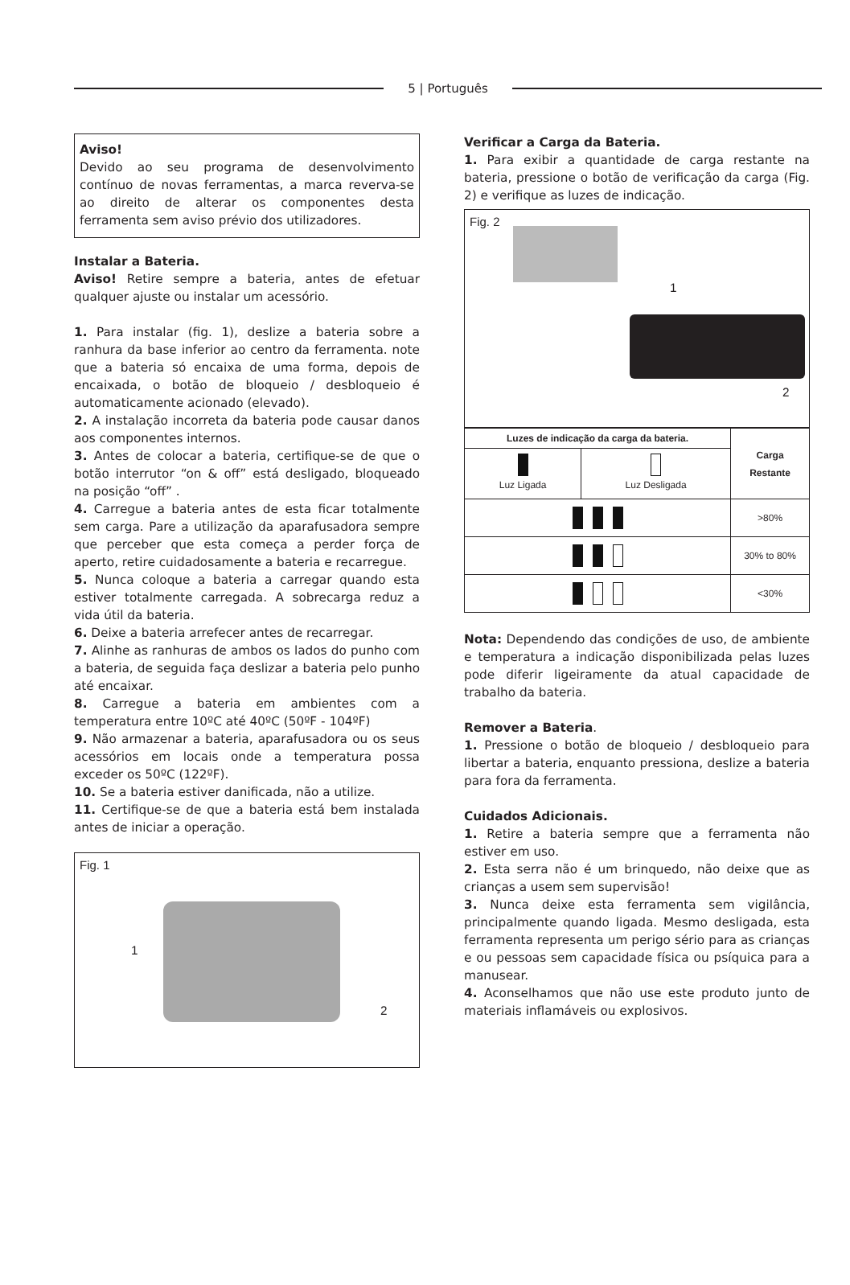5 | Português
Aviso!
Devido ao seu programa de desenvolvimento contínuo de novas ferramentas, a marca reverva-se ao direito de alterar os componentes desta ferramenta sem aviso prévio dos utilizadores.
Instalar a Bateria.
Aviso! Retire sempre a bateria, antes de efetuar qualquer ajuste ou instalar um acessório.
1. Para instalar (fig. 1), deslize a bateria sobre a ranhura da base inferior ao centro da ferramenta. note que a bateria só encaixa de uma forma, depois de encaixada, o botão de bloqueio / desbloqueio é automaticamente acionado (elevado).
2. A instalação incorreta da bateria pode causar danos aos componentes internos.
3. Antes de colocar a bateria, certifique-se de que o botão interrutor “on & off” está desligado, bloqueado na posição “off” .
4. Carregue a bateria antes de esta ficar totalmente sem carga. Pare a utilização da aparafusadora sempre que perceber que esta começa a perder força de aperto, retire cuidadosamente a bateria e recarregue.
5. Nunca coloque a bateria a carregar quando esta estiver totalmente carregada. A sobrecarga reduz a vida útil da bateria.
6. Deixe a bateria arrefecer antes de recarregar.
7. Alinhe as ranhuras de ambos os lados do punho com a bateria, de seguida faça deslizar a bateria pelo punho até encaixar.
8. Carregue a bateria em ambientes com a temperatura entre 10ºC até 40ºC (50ºF - 104ºF)
9. Não armazenar a bateria, aparafusadora ou os seus acessórios em locais onde a temperatura possa exceder os 50ºC (122ºF).
10. Se a bateria estiver danificada, não a utilize.
11. Certifique-se de que a bateria está bem instalada antes de iniciar a operação.
Fig. 1
1
2
Verificar a Carga da Bateria.
1. Para exibir a quantidade de carga restante na bateria, pressione o botão de verificação da carga (Fig. 2) e verifique as luzes de indicação.
Fig. 2
1
2
| Luzes de indicação da carga da bateria. | | Carga Restante |
| --- | --- | --- |
| Luz Ligada | Luz Desligada | |
| | | >80% |
| | | 30% to 80% |
| | | <30% |
Nota: Dependendo das condições de uso, de ambiente e temperatura a indicação disponibilizada pelas luzes pode diferir ligeiramente da atual capacidade de trabalho da bateria.
Remover a Bateria.
1. Pressione o botão de bloqueio / desbloqueio para libertar a bateria, enquanto pressiona, deslize a bateria para fora da ferramenta.
Cuidados Adicionais.
1. Retire a bateria sempre que a ferramenta não estiver em uso.
2. Esta serra não é um brinquedo, não deixe que as crianças a usem sem supervisão!
3. Nunca deixe esta ferramenta sem vigilância, principalmente quando ligada. Mesmo desligada, esta ferramenta representa um perigo sério para as crianças e ou pessoas sem capacidade física ou psíquica para a manusear.
4. Aconselhamos que não use este produto junto de materiais inflamáveis ou explosivos.